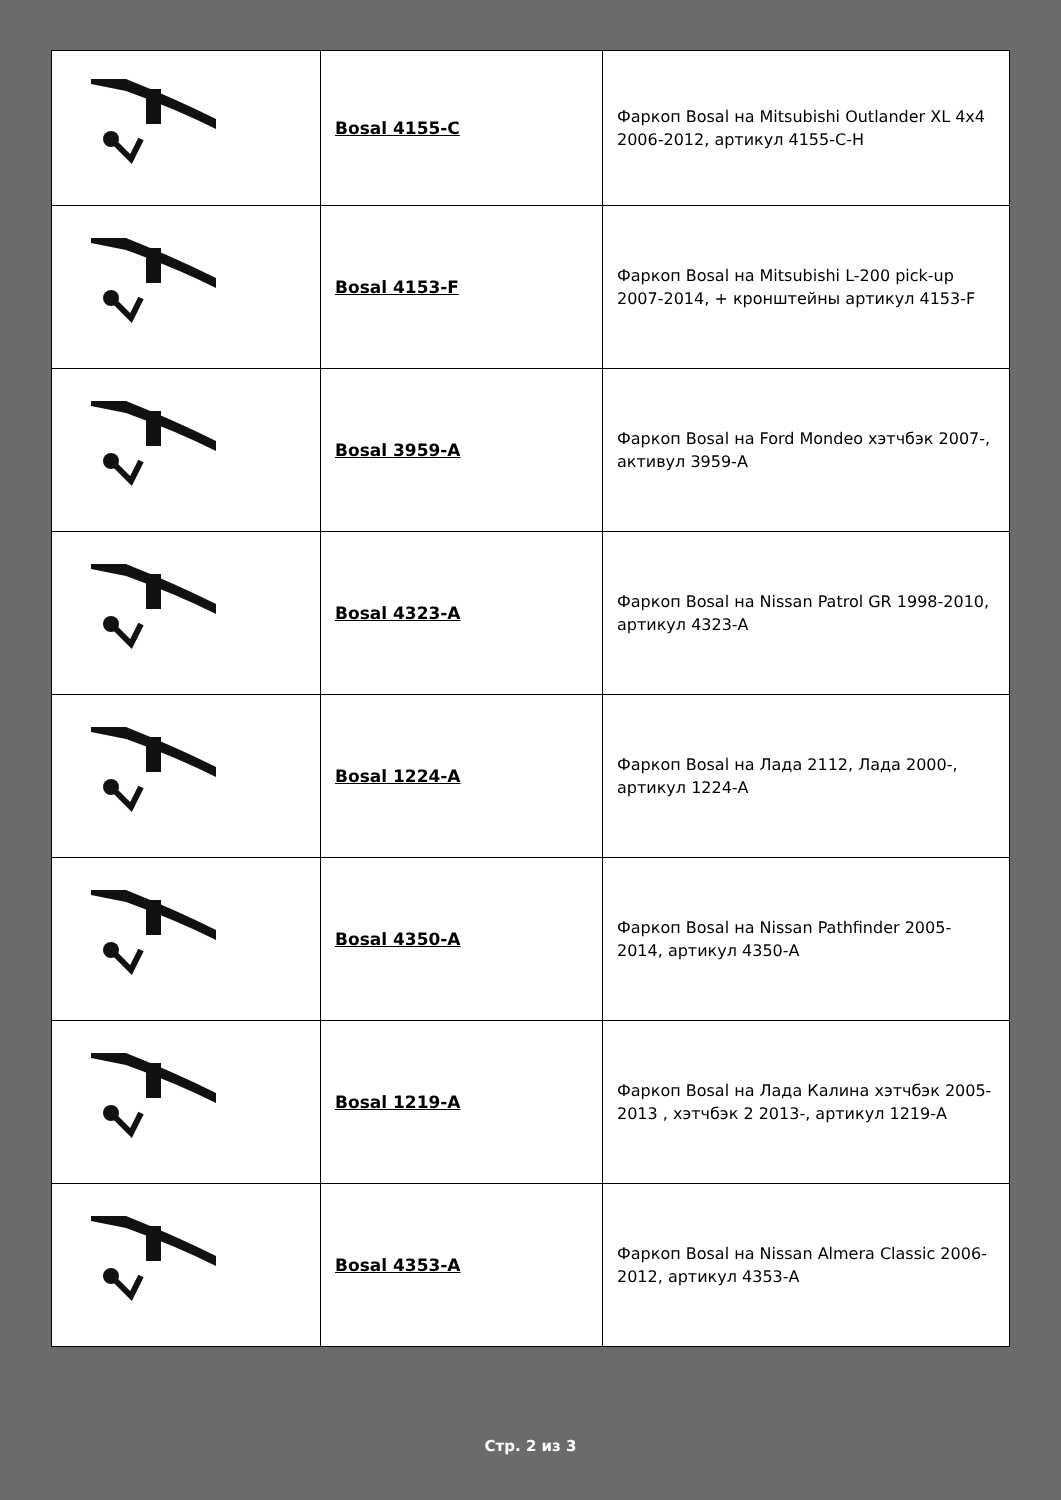| | Bosal 4155-C | Фаркоп Bosal на Mitsubishi Outlander XL 4x4 2006-2012, артикул 4155-C-H |
| | Bosal 4153-F | Фаркоп Bosal на Mitsubishi L-200 pick-up 2007-2014, + кронштейны артикул 4153-F |
| | Bosal 3959-A | Фаркоп Bosal на Ford Mondeo хэтчбэк 2007-, активул 3959-A |
| | Bosal 4323-A | Фаркоп Bosal на Nissan Patrol GR 1998-2010, артикул 4323-A |
| | Bosal 1224-A | Фаркоп Bosal на Лада 2112, Лада 2000-, артикул 1224-A |
| | Bosal 4350-A | Фаркоп Bosal на Nissan Pathfinder 2005-2014, артикул 4350-A |
| | Bosal 1219-A | Фаркоп Bosal на Лада Калина хэтчбэк 2005-2013 , хэтчбэк 2 2013-, артикул 1219-A |
| | Bosal 4353-A | Фаркоп Bosal на Nissan Almera Classic 2006-2012, артикул 4353-A |
Стр. 2 из 3